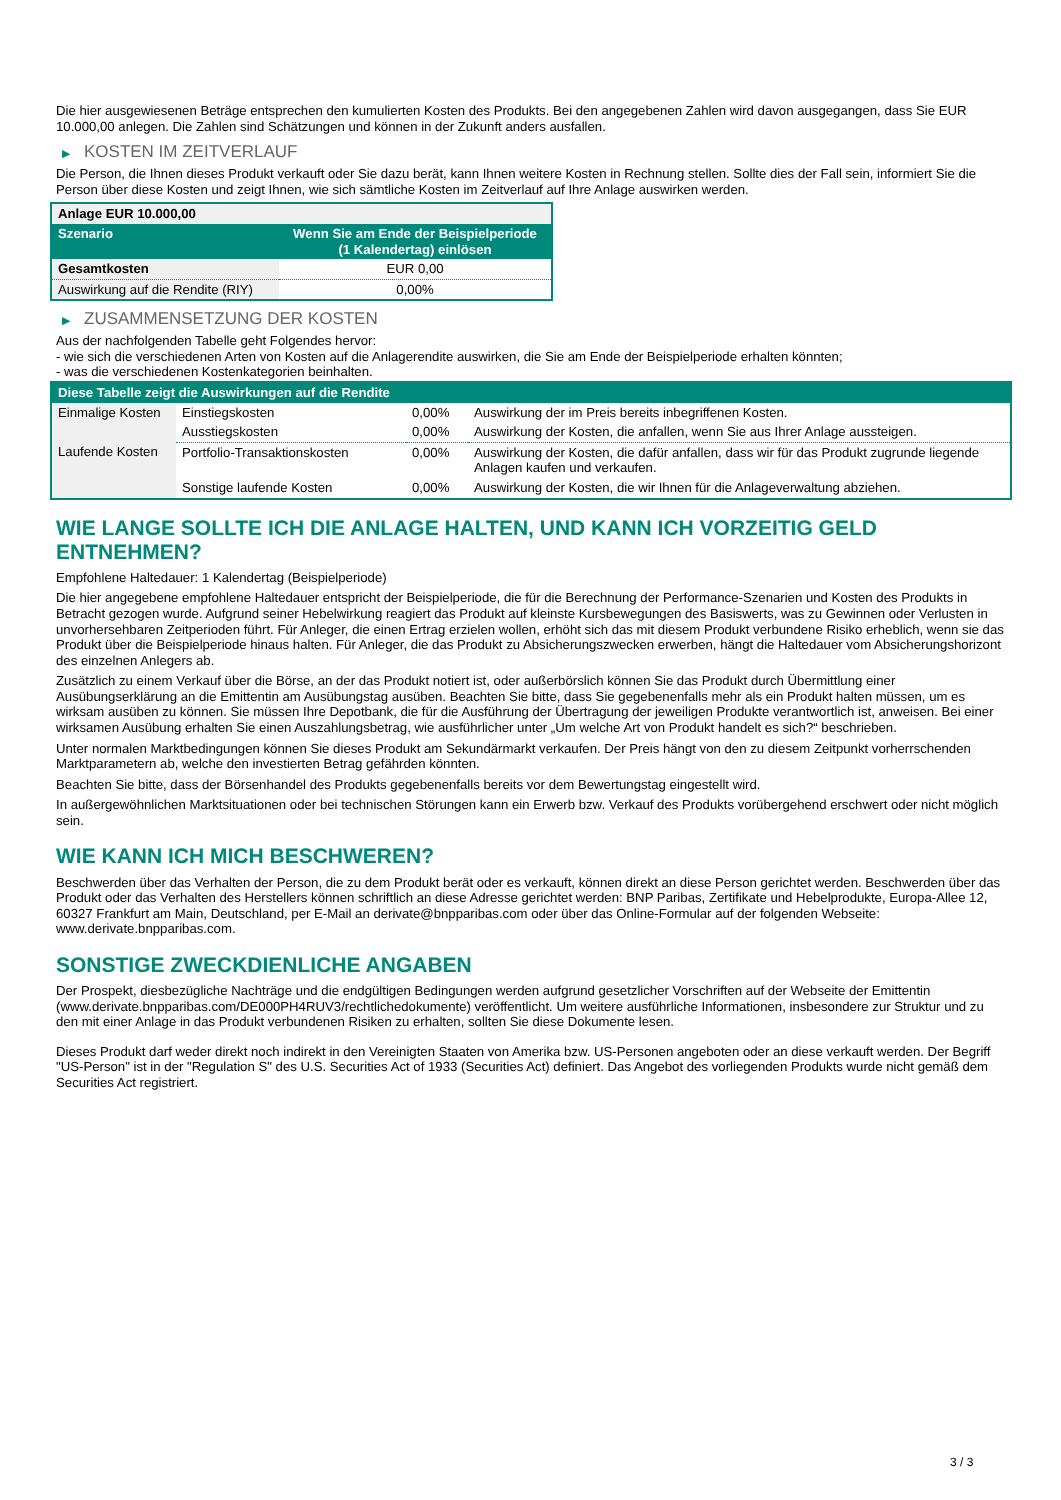Die hier ausgewiesenen Beträge entsprechen den kumulierten Kosten des Produkts. Bei den angegebenen Zahlen wird davon ausgegangen, dass Sie EUR 10.000,00 anlegen. Die Zahlen sind Schätzungen und können in der Zukunft anders ausfallen.
▶ KOSTEN IM ZEITVERLAUF
Die Person, die Ihnen dieses Produkt verkauft oder Sie dazu berät, kann Ihnen weitere Kosten in Rechnung stellen. Sollte dies der Fall sein, informiert Sie die Person über diese Kosten und zeigt Ihnen, wie sich sämtliche Kosten im Zeitverlauf auf Ihre Anlage auswirken werden.
| Anlage EUR 10.000,00 | |
| --- | --- |
| Szenario | Wenn Sie am Ende der Beispielperiode (1 Kalendertag) einlösen |
| Gesamtkosten | EUR 0,00 |
| Auswirkung auf die Rendite (RIY) | 0,00% |
▶ ZUSAMMENSETZUNG DER KOSTEN
Aus der nachfolgenden Tabelle geht Folgendes hervor:
- wie sich die verschiedenen Arten von Kosten auf die Anlagerendite auswirken, die Sie am Ende der Beispielperiode erhalten könnten;
- was die verschiedenen Kostenkategorien beinhalten.
| Diese Tabelle zeigt die Auswirkungen auf die Rendite | | | |
| --- | --- | --- | --- |
| Einmalige Kosten | Einstiegskosten | 0,00% | Auswirkung der im Preis bereits inbegriffenen Kosten. |
| | Ausstiegskosten | 0,00% | Auswirkung der Kosten, die anfallen, wenn Sie aus Ihrer Anlage aussteigen. |
| Laufende Kosten | Portfolio-Transaktionskosten | 0,00% | Auswirkung der Kosten, die dafür anfallen, dass wir für das Produkt zugrunde liegende Anlagen kaufen und verkaufen. |
| | Sonstige laufende Kosten | 0,00% | Auswirkung der Kosten, die wir Ihnen für die Anlageverwaltung abziehen. |
WIE LANGE SOLLTE ICH DIE ANLAGE HALTEN, UND KANN ICH VORZEITIG GELD ENTNEHMEN?
Empfohlene Haltedauer: 1 Kalendertag (Beispielperiode)
Die hier angegebene empfohlene Haltedauer entspricht der Beispielperiode, die für die Berechnung der Performance-Szenarien und Kosten des Produkts in Betracht gezogen wurde. Aufgrund seiner Hebelwirkung reagiert das Produkt auf kleinste Kursbewegungen des Basiswerts, was zu Gewinnen oder Verlusten in unvorhersehbaren Zeitperioden führt. Für Anleger, die einen Ertrag erzielen wollen, erhöht sich das mit diesem Produkt verbundene Risiko erheblich, wenn sie das Produkt über die Beispielperiode hinaus halten. Für Anleger, die das Produkt zu Absicherungszwecken erwerben, hängt die Haltedauer vom Absicherungshorizont des einzelnen Anlegers ab.
Zusätzlich zu einem Verkauf über die Börse, an der das Produkt notiert ist, oder außerbörslich können Sie das Produkt durch Übermittlung einer Ausübungserklärung an die Emittentin am Ausübungstag ausüben. Beachten Sie bitte, dass Sie gegebenenfalls mehr als ein Produkt halten müssen, um es wirksam ausüben zu können. Sie müssen Ihre Depotbank, die für die Ausführung der Übertragung der jeweiligen Produkte verantwortlich ist, anweisen. Bei einer wirksamen Ausübung erhalten Sie einen Auszahlungsbetrag, wie ausführlicher unter „Um welche Art von Produkt handelt es sich?“ beschrieben.
Unter normalen Marktbedingungen können Sie dieses Produkt am Sekundärmarkt verkaufen. Der Preis hängt von den zu diesem Zeitpunkt vorherrschenden Marktparametern ab, welche den investierten Betrag gefährden könnten.
Beachten Sie bitte, dass der Börsenhandel des Produkts gegebenenfalls bereits vor dem Bewertungstag eingestellt wird.
In außergewöhnlichen Marktsituationen oder bei technischen Störungen kann ein Erwerb bzw. Verkauf des Produkts vorübergehend erschwert oder nicht möglich sein.
WIE KANN ICH MICH BESCHWEREN?
Beschwerden über das Verhalten der Person, die zu dem Produkt berät oder es verkauft, können direkt an diese Person gerichtet werden. Beschwerden über das Produkt oder das Verhalten des Herstellers können schriftlich an diese Adresse gerichtet werden: BNP Paribas, Zertifikate und Hebelprodukte, Europa-Allee 12, 60327 Frankfurt am Main, Deutschland, per E-Mail an derivate@bnpparibas.com oder über das Online-Formular auf der folgenden Webseite: www.derivate.bnpparibas.com.
SONSTIGE ZWECKDIENLICHE ANGABEN
Der Prospekt, diesbezügliche Nachträge und die endgültigen Bedingungen werden aufgrund gesetzlicher Vorschriften auf der Webseite der Emittentin (www.derivate.bnpparibas.com/DE000PH4RUV3/rechtlichedokumente) veröffentlicht. Um weitere ausführliche Informationen, insbesondere zur Struktur und zu den mit einer Anlage in das Produkt verbundenen Risiken zu erhalten, sollten Sie diese Dokumente lesen.
Dieses Produkt darf weder direkt noch indirekt in den Vereinigten Staaten von Amerika bzw. US-Personen angeboten oder an diese verkauft werden. Der Begriff "US-Person" ist in der "Regulation S" des U.S. Securities Act of 1933 (Securities Act) definiert. Das Angebot des vorliegenden Produkts wurde nicht gemäß dem Securities Act registriert.
3 / 3